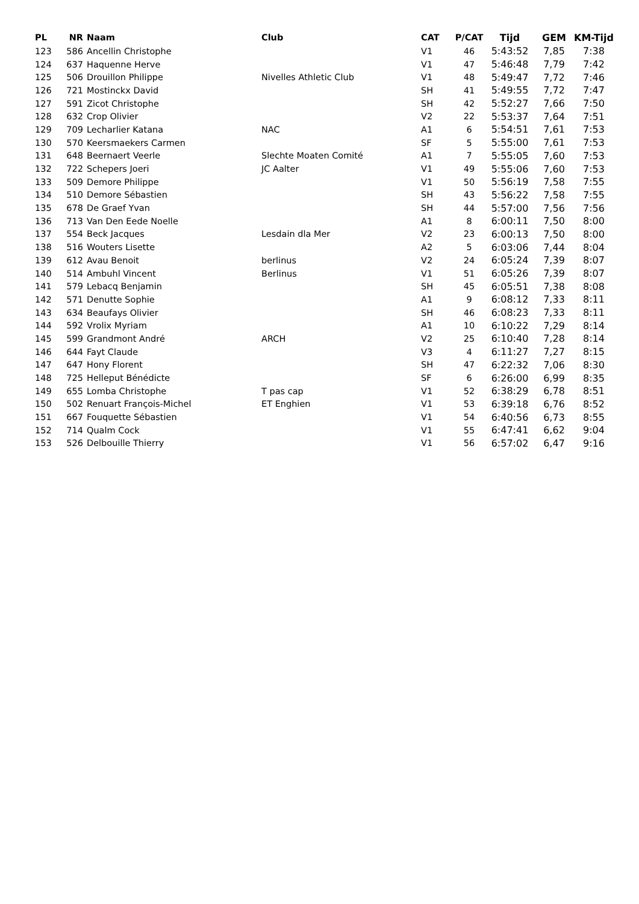| PL | NR | Naam | Club | CAT | P/CAT | Tijd | GEM | KM-Tijd |
| --- | --- | --- | --- | --- | --- | --- | --- | --- |
| 123 | 586 | Ancellin Christophe | | V1 | 46 | 5:43:52 | 7,85 | 7:38 |
| 124 | 637 | Haquenne Herve | | V1 | 47 | 5:46:48 | 7,79 | 7:42 |
| 125 | 506 | Drouillon Philippe | Nivelles Athletic Club | V1 | 48 | 5:49:47 | 7,72 | 7:46 |
| 126 | 721 | Mostinckx David | | SH | 41 | 5:49:55 | 7,72 | 7:47 |
| 127 | 591 | Zicot Christophe | | SH | 42 | 5:52:27 | 7,66 | 7:50 |
| 128 | 632 | Crop Olivier | | V2 | 22 | 5:53:37 | 7,64 | 7:51 |
| 129 | 709 | Lecharlier Katana | NAC | A1 | 6 | 5:54:51 | 7,61 | 7:53 |
| 130 | 570 | Keersmaekers Carmen | | SF | 5 | 5:55:00 | 7,61 | 7:53 |
| 131 | 648 | Beernaert Veerle | Slechte Moaten Comité | A1 | 7 | 5:55:05 | 7,60 | 7:53 |
| 132 | 722 | Schepers Joeri | JC Aalter | V1 | 49 | 5:55:06 | 7,60 | 7:53 |
| 133 | 509 | Demore Philippe | | V1 | 50 | 5:56:19 | 7,58 | 7:55 |
| 134 | 510 | Demore Sébastien | | SH | 43 | 5:56:22 | 7,58 | 7:55 |
| 135 | 678 | De Graef Yvan | | SH | 44 | 5:57:00 | 7,56 | 7:56 |
| 136 | 713 | Van Den Eede Noelle | | A1 | 8 | 6:00:11 | 7,50 | 8:00 |
| 137 | 554 | Beck Jacques | Lesdain dla Mer | V2 | 23 | 6:00:13 | 7,50 | 8:00 |
| 138 | 516 | Wouters Lisette | | A2 | 5 | 6:03:06 | 7,44 | 8:04 |
| 139 | 612 | Avau Benoit | berlinus | V2 | 24 | 6:05:24 | 7,39 | 8:07 |
| 140 | 514 | Ambuhl Vincent | Berlinus | V1 | 51 | 6:05:26 | 7,39 | 8:07 |
| 141 | 579 | Lebacq Benjamin | | SH | 45 | 6:05:51 | 7,38 | 8:08 |
| 142 | 571 | Denutte Sophie | | A1 | 9 | 6:08:12 | 7,33 | 8:11 |
| 143 | 634 | Beaufays Olivier | | SH | 46 | 6:08:23 | 7,33 | 8:11 |
| 144 | 592 | Vrolix Myriam | | A1 | 10 | 6:10:22 | 7,29 | 8:14 |
| 145 | 599 | Grandmont André | ARCH | V2 | 25 | 6:10:40 | 7,28 | 8:14 |
| 146 | 644 | Fayt Claude | | V3 | 4 | 6:11:27 | 7,27 | 8:15 |
| 147 | 647 | Hony Florent | | SH | 47 | 6:22:32 | 7,06 | 8:30 |
| 148 | 725 | Helleput Bénédicte | | SF | 6 | 6:26:00 | 6,99 | 8:35 |
| 149 | 655 | Lomba Christophe | T pas cap | V1 | 52 | 6:38:29 | 6,78 | 8:51 |
| 150 | 502 | Renuart François-Michel | ET Enghien | V1 | 53 | 6:39:18 | 6,76 | 8:52 |
| 151 | 667 | Fouquette Sébastien | | V1 | 54 | 6:40:56 | 6,73 | 8:55 |
| 152 | 714 | Qualm Cock | | V1 | 55 | 6:47:41 | 6,62 | 9:04 |
| 153 | 526 | Delbouille Thierry | | V1 | 56 | 6:57:02 | 6,47 | 9:16 |